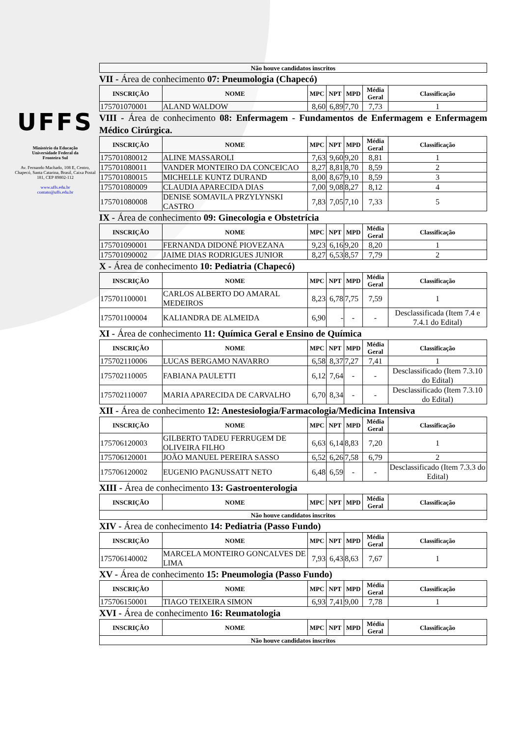UFFS
Ministério da Educação
Universidade Federal da
Fronteira Sul
Av. Fernando Machado, 108 E, Centro, Chapecó, Santa Catarina, Brasil, Caixa Postal 181, CEP 89802-112
www.uffs.edu.br
contato@uffs.edu.br
| Não houve candidatos inscritos |
| --- |
VII - Área de conhecimento 07: Pneumologia (Chapecó)
| INSCRIÇÃO | NOME | MPC | NPT | MPD | Média Geral | Classificação |
| --- | --- | --- | --- | --- | --- | --- |
| 175701070001 | ALAND WALDOW | 8,60 | 6,89 | 7,70 | 7,73 | 1 |
VIII - Área de conhecimento 08: Enfermagem - Fundamentos de Enfermagem e Enfermagem Médico Cirúrgica.
| INSCRIÇÃO | NOME | MPC | NPT | MPD | Média Geral | Classificação |
| --- | --- | --- | --- | --- | --- | --- |
| 175701080012 | ALINE MASSAROLI | 7,63 | 9,60 | 9,20 | 8,81 | 1 |
| 175701080011 | VANDER MONTEIRO DA CONCEICAO | 8,27 | 8,81 | 8,70 | 8,59 | 2 |
| 175701080015 | MICHELLE KUNTZ DURAND | 8,00 | 8,67 | 9,10 | 8,59 | 3 |
| 175701080009 | CLAUDIA APARECIDA DIAS | 7,00 | 9,08 | 8,27 | 8,12 | 4 |
| 175701080008 | DENISE SOMAVILA PRZYLYNSKI CASTRO | 7,83 | 7,05 | 7,10 | 7,33 | 5 |
IX - Área de conhecimento 09: Ginecologia e Obstetrícia
| INSCRIÇÃO | NOME | MPC | NPT | MPD | Média Geral | Classificação |
| --- | --- | --- | --- | --- | --- | --- |
| 175701090001 | FERNANDA DIDONÉ PIOVEZANA | 9,23 | 6,16 | 9,20 | 8,20 | 1 |
| 175701090002 | JAIME DIAS RODRIGUES JUNIOR | 8,27 | 6,53 | 8,57 | 7,79 | 2 |
X - Área de conhecimento 10: Pediatria (Chapecó)
| INSCRIÇÃO | NOME | MPC | NPT | MPD | Média Geral | Classificação |
| --- | --- | --- | --- | --- | --- | --- |
| 175701100001 | CARLOS ALBERTO DO AMARAL MEDEIROS | 8,23 | 6,78 | 7,75 | 7,59 | 1 |
| 175701100004 | KALIANDRA DE ALMEIDA | 6,90 | - | - | - | Desclassificada (Item 7.4 e 7.4.1 do Edital) |
XI - Área de conhecimento 11: Química Geral e Ensino de Química
| INSCRIÇÃO | NOME | MPC | NPT | MPD | Média Geral | Classificação |
| --- | --- | --- | --- | --- | --- | --- |
| 175702110006 | LUCAS BERGAMO NAVARRO | 6,58 | 8,37 | 7,27 | 7,41 | 1 |
| 175702110005 | FABIANA PAULETTI | 6,12 | 7,64 | - | - | Desclassificado (Item 7.3.10 do Edital) |
| 175702110007 | MARIA APARECIDA DE CARVALHO | 6,70 | 8,34 | - | - | Desclassificado (Item 7.3.10 do Edital) |
XII - Área de conhecimento 12: Anestesiologia/Farmacologia/Medicina Intensiva
| INSCRIÇÃO | NOME | MPC | NPT | MPD | Média Geral | Classificação |
| --- | --- | --- | --- | --- | --- | --- |
| 175706120003 | GILBERTO TADEU FERRUGEM DE OLIVEIRA FILHO | 6,63 | 6,14 | 8,83 | 7,20 | 1 |
| 175706120001 | JOÃO MANUEL PEREIRA SASSO | 6,52 | 6,26 | 7,58 | 6,79 | 2 |
| 175706120002 | EUGENIO PAGNUSSATT NETO | 6,48 | 6,59 | - | - | Desclassificado (Item 7.3.3 do Edital) |
XIII - Área de conhecimento 13: Gastroenterologia
| INSCRIÇÃO | NOME | MPC | NPT | MPD | Média Geral | Classificação |
| --- | --- | --- | --- | --- | --- | --- |
| Não houve candidatos inscritos | | | | | | |
XIV - Área de conhecimento 14: Pediatria (Passo Fundo)
| INSCRIÇÃO | NOME | MPC | NPT | MPD | Média Geral | Classificação |
| --- | --- | --- | --- | --- | --- | --- |
| 175706140002 | MARCELA MONTEIRO GONCALVES DE LIMA | 7,93 | 6,43 | 8,63 | 7,67 | 1 |
XV - Área de conhecimento 15: Pneumologia (Passo Fundo)
| INSCRIÇÃO | NOME | MPC | NPT | MPD | Média Geral | Classificação |
| --- | --- | --- | --- | --- | --- | --- |
| 175706150001 | TIAGO TEIXEIRA SIMON | 6,93 | 7,41 | 9,00 | 7,78 | 1 |
XVI - Área de conhecimento 16: Reumatologia
| INSCRIÇÃO | NOME | MPC | NPT | MPD | Média Geral | Classificação |
| --- | --- | --- | --- | --- | --- | --- |
| Não houve candidatos inscritos | | | | | | |